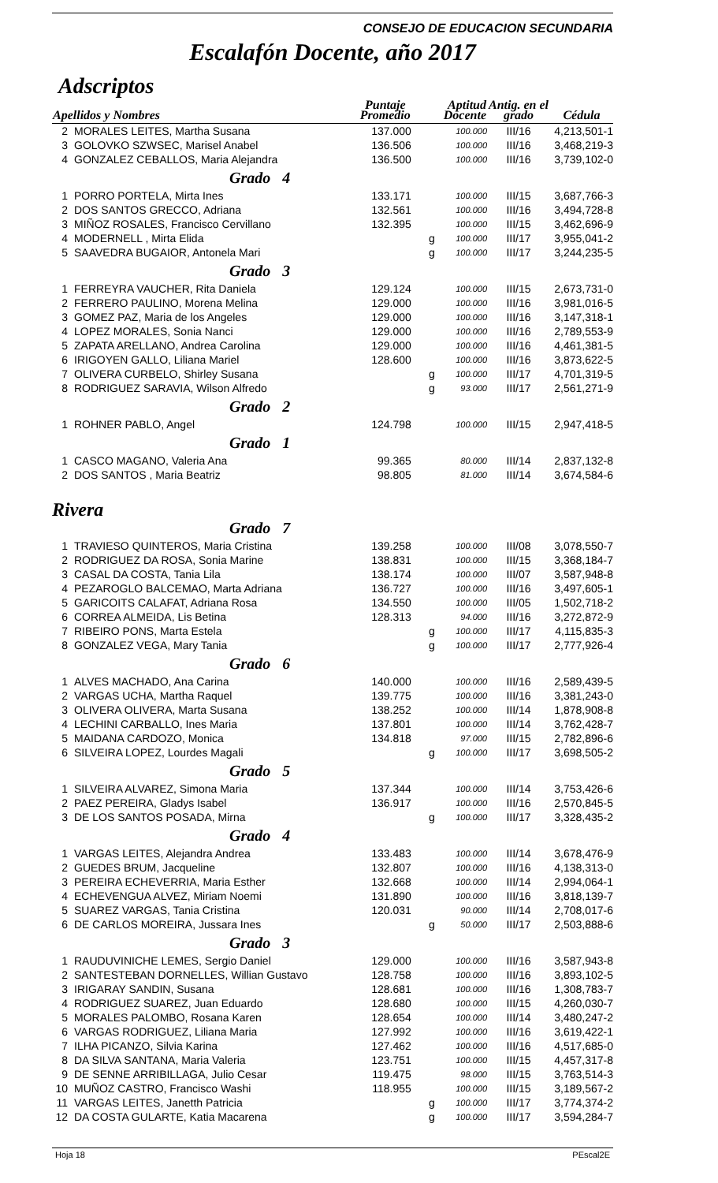CONSEJO DE EDUCACION SECUNDARIA
Escalafón Docente, año 2017
Adscriptos
| Apellidos y Nombres | | Puntaje Promedio | | Aptitud Docente | Antig. en el grado | Cédula |
| --- | --- | --- | --- | --- | --- | --- |
| 2 | MORALES LEITES, Martha Susana | 137.000 | | 100.000 | III/16 | 4,213,501-1 |
| 3 | GOLOVKO SZWSEC, Marisel Anabel | 136.506 | | 100.000 | III/16 | 3,468,219-3 |
| 4 | GONZALEZ CEBALLOS, Maria Alejandra | 136.500 | | 100.000 | III/16 | 3,739,102-0 |
| Grado 4 | | | | | | |
| 1 | PORRO PORTELA, Mirta Ines | 133.171 | | 100.000 | III/15 | 3,687,766-3 |
| 2 | DOS SANTOS GRECCO, Adriana | 132.561 | | 100.000 | III/16 | 3,494,728-8 |
| 3 | MIÑOZ ROSALES, Francisco Cervillano | 132.395 | | 100.000 | III/15 | 3,462,696-9 |
| 4 | MODERNELL , Mirta Elida | | g | 100.000 | III/17 | 3,955,041-2 |
| 5 | SAAVEDRA BUGAIOR, Antonela Mari | | g | 100.000 | III/17 | 3,244,235-5 |
| Grado 3 | | | | | | |
| 1 | FERREYRA VAUCHER, Rita Daniela | 129.124 | | 100.000 | III/15 | 2,673,731-0 |
| 2 | FERRERO PAULINO, Morena Melina | 129.000 | | 100.000 | III/16 | 3,981,016-5 |
| 3 | GOMEZ PAZ, Maria de los Angeles | 129.000 | | 100.000 | III/16 | 3,147,318-1 |
| 4 | LOPEZ MORALES, Sonia Nanci | 129.000 | | 100.000 | III/16 | 2,789,553-9 |
| 5 | ZAPATA ARELLANO, Andrea Carolina | 129.000 | | 100.000 | III/16 | 4,461,381-5 |
| 6 | IRIGOYEN GALLO, Liliana Mariel | 128.600 | | 100.000 | III/16 | 3,873,622-5 |
| 7 | OLIVERA CURBELO, Shirley Susana | | g | 100.000 | III/17 | 4,701,319-5 |
| 8 | RODRIGUEZ SARAVIA, Wilson Alfredo | | g | 93.000 | III/17 | 2,561,271-9 |
| Grado 2 | | | | | | |
| 1 | ROHNER PABLO, Angel | 124.798 | | 100.000 | III/15 | 2,947,418-5 |
| Grado 1 | | | | | | |
| 1 | CASCO MAGANO, Valeria Ana | 99.365 | | 80.000 | III/14 | 2,837,132-8 |
| 2 | DOS SANTOS , Maria Beatriz | 98.805 | | 81.000 | III/14 | 3,674,584-6 |
| Rivera | | | | | | |
| Grado 7 | | | | | | |
| 1 | TRAVIESO QUINTEROS, Maria Cristina | 139.258 | | 100.000 | III/08 | 3,078,550-7 |
| 2 | RODRIGUEZ DA ROSA, Sonia Marine | 138.831 | | 100.000 | III/15 | 3,368,184-7 |
| 3 | CASAL DA COSTA, Tania Lila | 138.174 | | 100.000 | III/07 | 3,587,948-8 |
| 4 | PEZAROGLO BALCEMAO, Marta Adriana | 136.727 | | 100.000 | III/16 | 3,497,605-1 |
| 5 | GARICOITS CALAFAT, Adriana Rosa | 134.550 | | 100.000 | III/05 | 1,502,718-2 |
| 6 | CORREA ALMEIDA, Lis Betina | 128.313 | | 94.000 | III/16 | 3,272,872-9 |
| 7 | RIBEIRO PONS, Marta Estela | | g | 100.000 | III/17 | 4,115,835-3 |
| 8 | GONZALEZ VEGA, Mary Tania | | g | 100.000 | III/17 | 2,777,926-4 |
| Grado 6 | | | | | | |
| 1 | ALVES MACHADO, Ana Carina | 140.000 | | 100.000 | III/16 | 2,589,439-5 |
| 2 | VARGAS UCHA, Martha Raquel | 139.775 | | 100.000 | III/16 | 3,381,243-0 |
| 3 | OLIVERA OLIVERA, Marta Susana | 138.252 | | 100.000 | III/14 | 1,878,908-8 |
| 4 | LECHINI CARBALLO, Ines Maria | 137.801 | | 100.000 | III/14 | 3,762,428-7 |
| 5 | MAIDANA CARDOZO, Monica | 134.818 | | 97.000 | III/15 | 2,782,896-6 |
| 6 | SILVEIRA LOPEZ, Lourdes Magali | | g | 100.000 | III/17 | 3,698,505-2 |
| Grado 5 | | | | | | |
| 1 | SILVEIRA ALVAREZ, Simona Maria | 137.344 | | 100.000 | III/14 | 3,753,426-6 |
| 2 | PAEZ PEREIRA, Gladys Isabel | 136.917 | | 100.000 | III/16 | 2,570,845-5 |
| 3 | DE LOS SANTOS POSADA, Mirna | | g | 100.000 | III/17 | 3,328,435-2 |
| Grado 4 | | | | | | |
| 1 | VARGAS LEITES, Alejandra Andrea | 133.483 | | 100.000 | III/14 | 3,678,476-9 |
| 2 | GUEDES BRUM, Jacqueline | 132.807 | | 100.000 | III/16 | 4,138,313-0 |
| 3 | PEREIRA ECHEVERRIA, Maria Esther | 132.668 | | 100.000 | III/14 | 2,994,064-1 |
| 4 | ECHEVENGUA ALVEZ, Miriam Noemi | 131.890 | | 100.000 | III/16 | 3,818,139-7 |
| 5 | SUAREZ VARGAS, Tania Cristina | 120.031 | | 90.000 | III/14 | 2,708,017-6 |
| 6 | DE CARLOS MOREIRA, Jussara Ines | | g | 50.000 | III/17 | 2,503,888-6 |
| Grado 3 | | | | | | |
| 1 | RAUDUVINICHE LEMES, Sergio Daniel | 129.000 | | 100.000 | III/16 | 3,587,943-8 |
| 2 | SANTESTEBAN DORNELLES, Willian Gustavo | 128.758 | | 100.000 | III/16 | 3,893,102-5 |
| 3 | IRIGARAY SANDIN, Susana | 128.681 | | 100.000 | III/16 | 1,308,783-7 |
| 4 | RODRIGUEZ SUAREZ, Juan Eduardo | 128.680 | | 100.000 | III/15 | 4,260,030-7 |
| 5 | MORALES PALOMBO, Rosana Karen | 128.654 | | 100.000 | III/14 | 3,480,247-2 |
| 6 | VARGAS RODRIGUEZ, Liliana Maria | 127.992 | | 100.000 | III/16 | 3,619,422-1 |
| 7 | ILHA PICANZO, Silvia Karina | 127.462 | | 100.000 | III/16 | 4,517,685-0 |
| 8 | DA SILVA SANTANA, Maria Valeria | 123.751 | | 100.000 | III/15 | 4,457,317-8 |
| 9 | DE SENNE ARRIBILLAGA, Julio Cesar | 119.475 | | 98.000 | III/15 | 3,763,514-3 |
| 10 | MUÑOZ CASTRO, Francisco Washi | 118.955 | | 100.000 | III/15 | 3,189,567-2 |
| 11 | VARGAS LEITES, Janetth Patricia | | g | 100.000 | III/17 | 3,774,374-2 |
| 12 | DA COSTA GULARTE, Katia Macarena | | g | 100.000 | III/17 | 3,594,284-7 |
Hoja 18 PEscal2E